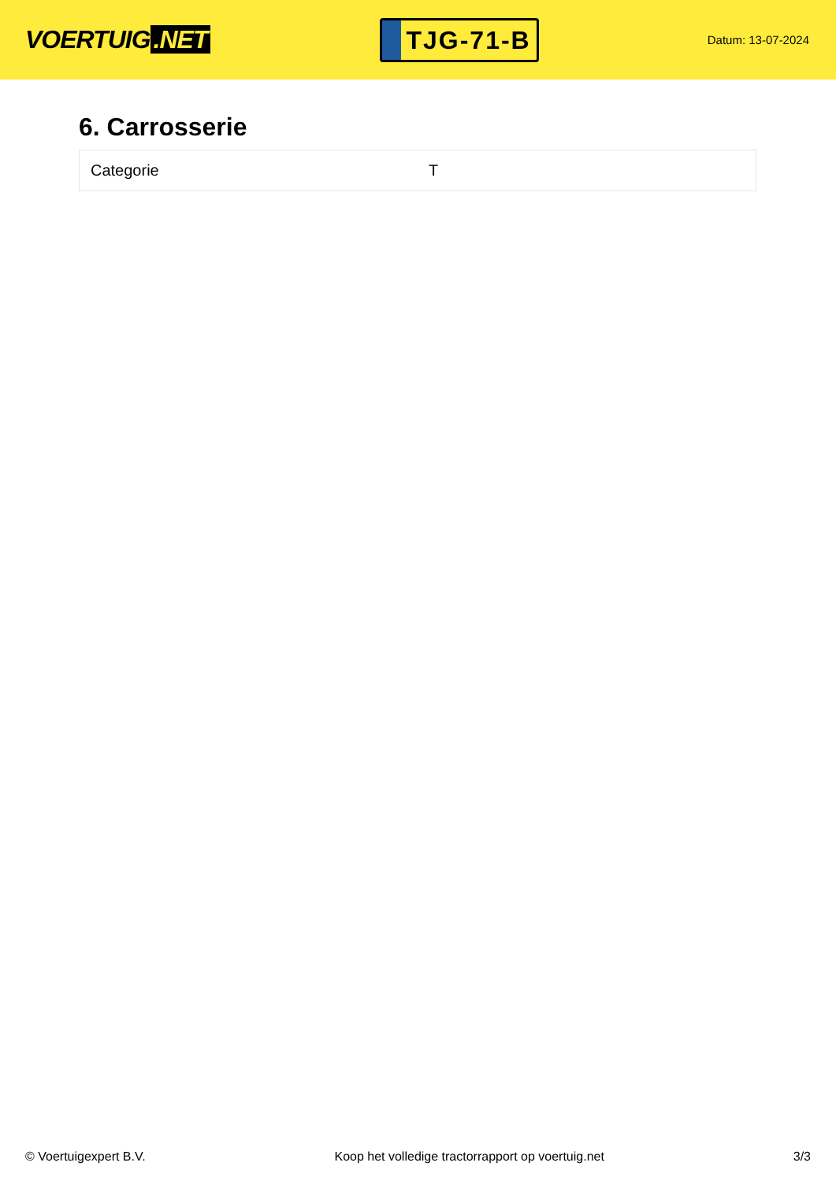VOERTUIG.NET
TJG-71-B
Datum: 13-07-2024
6. Carrosserie
| Categorie | T |
© Voertuigexpert B.V. Koop het volledige tractorrapport op voertuig.net 3/3